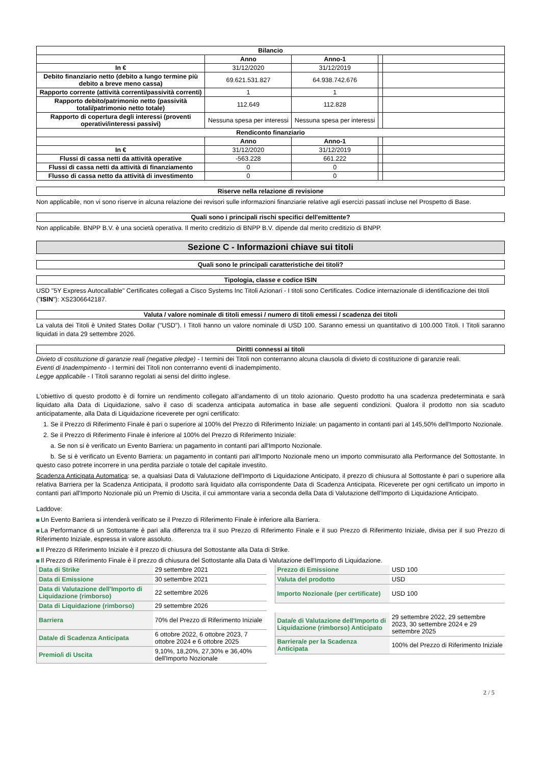| Bilancio | | | | |
| --- | --- | --- | --- | --- |
| | Anno | Anno-1 | | |
| In € | 31/12/2020 | 31/12/2019 | | |
| Debito finanziario netto (debito a lungo termine più debito a breve meno cassa) | 69.621.531.827 | 64.938.742.676 | | |
| Rapporto corrente (attività correnti/passività correnti) | 1 | 1 | | |
| Rapporto debito/patrimonio netto (passività totali/patrimonio netto totale) | 112.649 | 112.828 | | |
| Rapporto di copertura degli interessi (proventi operativi/interessi passivi) | Nessuna spesa per interessi | Nessuna spesa per interessi | | |
| Rendiconto finanziario | | | | |
| | Anno | Anno-1 | | |
| In € | 31/12/2020 | 31/12/2019 | | |
| Flussi di cassa netti da attività operative | -563.228 | 661.222 | | |
| Flussi di cassa netti da attività di finanziamento | 0 | 0 | | |
| Flusso di cassa netto da attività di investimento | 0 | 0 | | |
Riserve nella relazione di revisione
Non applicabile, non vi sono riserve in alcuna relazione dei revisori sulle informazioni finanziarie relative agli esercizi passati incluse nel Prospetto di Base.
Quali sono i principali rischi specifici dell'emittente?
Non applicabile. BNPP B.V. è una società operativa. Il merito creditizio di BNPP B.V. dipende dal merito creditizio di BNPP.
Sezione C - Informazioni chiave sui titoli
Quali sono le principali caratteristiche dei titoli?
Tipologia, classe e codice ISIN
USD "5Y Express Autocallable" Certificates collegati a Cisco Systems Inc Titoli Azionari - I titoli sono Certificates. Codice internazionale di identificazione dei titoli ("ISIN"): XS2306642187.
Valuta / valore nominale di titoli emessi / numero di titoli emessi / scadenza dei titoli
La valuta dei Titoli è United States Dollar ("USD"). I Titoli hanno un valore nominale di USD 100. Saranno emessi un quantitativo di 100.000 Titoli. I Titoli saranno liquidati in data 29 settembre 2026.
Diritti connessi ai titoli
Divieto di costituzione di garanzie reali (negative pledge) - I termini dei Titoli non conterranno alcuna clausola di divieto di costituzione di garanzie reali.
Eventi di Inadempimento - I termini dei Titoli non conterranno eventi di inadempimento.
Legge applicabile - I Titoli saranno regolati ai sensi del diritto inglese.
L'obiettivo di questo prodotto è di fornire un rendimento collegato all'andamento di un titolo azionario. Questo prodotto ha una scadenza predeterminata e sarà liquidato alla Data di Liquidazione, salvo il caso di scadenza anticipata automatica in base alle seguenti condizioni. Qualora il prodotto non sia scaduto anticipatamente, alla Data di Liquidazione riceverete per ogni certificato:
1. Se il Prezzo di Riferimento Finale è pari o superiore al 100% del Prezzo di Riferimento Iniziale: un pagamento in contanti pari al 145,50% dell'Importo Nozionale.
2. Se il Prezzo di Riferimento Finale è inferiore al 100% del Prezzo di Riferimento Iniziale:
a. Se non si è verificato un Evento Barriera: un pagamento in contanti pari all'Importo Nozionale.
b. Se si è verificato un Evento Barriera: un pagamento in contanti pari all'Importo Nozionale meno un importo commisurato alla Performance del Sottostante. In questo caso potrete incorrere in una perdita parziale o totale del capitale investito.
Scadenza Anticipata Automatica: se, a qualsiasi Data di Valutazione dell'Importo di Liquidazione Anticipato, il prezzo di chiusura al Sottostante è pari o superiore alla relativa Barriera per la Scadenza Anticipata, il prodotto sarà liquidato alla corrispondente Data di Scadenza Anticipata. Riceverete per ogni certificato un importo in contanti pari all'Importo Nozionale più un Premio di Uscita, il cui ammontare varia a seconda della Data di Valutazione dell'Importo di Liquidazione Anticipato.
Laddove:
Un Evento Barriera si intenderà verificato se il Prezzo di Riferimento Finale è inferiore alla Barriera.
La Performance di un Sottostante è pari alla differenza tra il suo Prezzo di Riferimento Finale e il suo Prezzo di Riferimento Iniziale, divisa per il suo Prezzo di Riferimento Iniziale, espressa in valore assoluto.
Il Prezzo di Riferimento Iniziale è il prezzo di chiusura del Sottostante alla Data di Strike.
Il Prezzo di Riferimento Finale è il prezzo di chiusura del Sottostante alla Data di Valutazione dell'Importo di Liquidazione.
| Data di Strike | 29 settembre 2021 |
| Data di Emissione | 30 settembre 2021 |
| Data di Valutazione dell'Importo di Liquidazione (rimborso) | 22 settembre 2026 |
| Data di Liquidazione (rimborso) | 29 settembre 2026 |
| Barriera | 70% del Prezzo di Riferimento Iniziale |
| Data/e di Scadenza Anticipata | 6 ottobre 2022, 6 ottobre 2023, 7 ottobre 2024 e 6 ottobre 2025 |
| Premio/i di Uscita | 9,10%, 18,20%, 27,30% e 36,40% dell'Importo Nozionale |
| Prezzo di Emissione | USD 100 |
| Valuta del prodotto | USD |
| Importo Nozionale (per certificate) | USD 100 |
| Data/e di Valutazione dell'Importo di Liquidazione (rimborso) Anticipato | 29 settembre 2022, 29 settembre 2023, 30 settembre 2024 e 29 settembre 2025 |
| Barriera/e per la Scadenza Anticipata | 100% del Prezzo di Riferimento Iniziale |
2 / 5